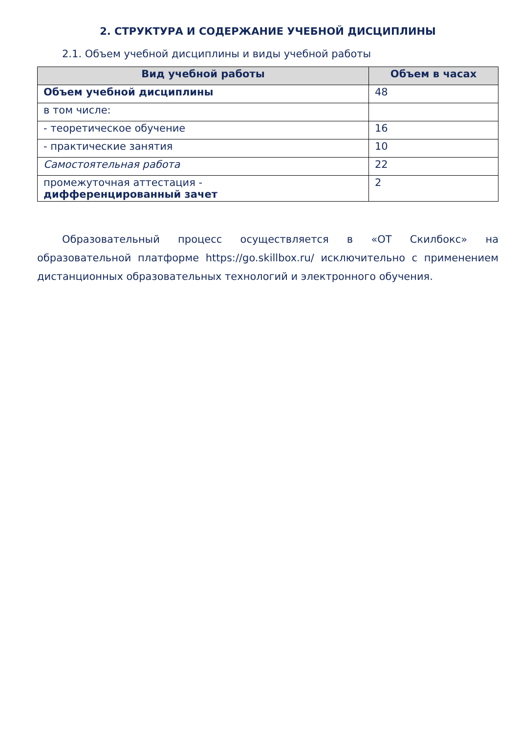2. СТРУКТУРА И СОДЕРЖАНИЕ УЧЕБНОЙ ДИСЦИПЛИНЫ
2.1. Объем учебной дисциплины и виды учебной работы
| Вид учебной работы | Объем в часах |
| --- | --- |
| Объем учебной дисциплины | 48 |
| в том числе: | |
| - теоретическое обучение | 16 |
| - практические занятия | 10 |
| Самостоятельная работа | 22 |
| промежуточная аттестация - дифференцированный зачет | 2 |
Образовательный процесс осуществляется в «ОТ Скилбокс» на образовательной платформе https://go.skillbox.ru/ исключительно с применением дистанционных образовательных технологий и электронного обучения.